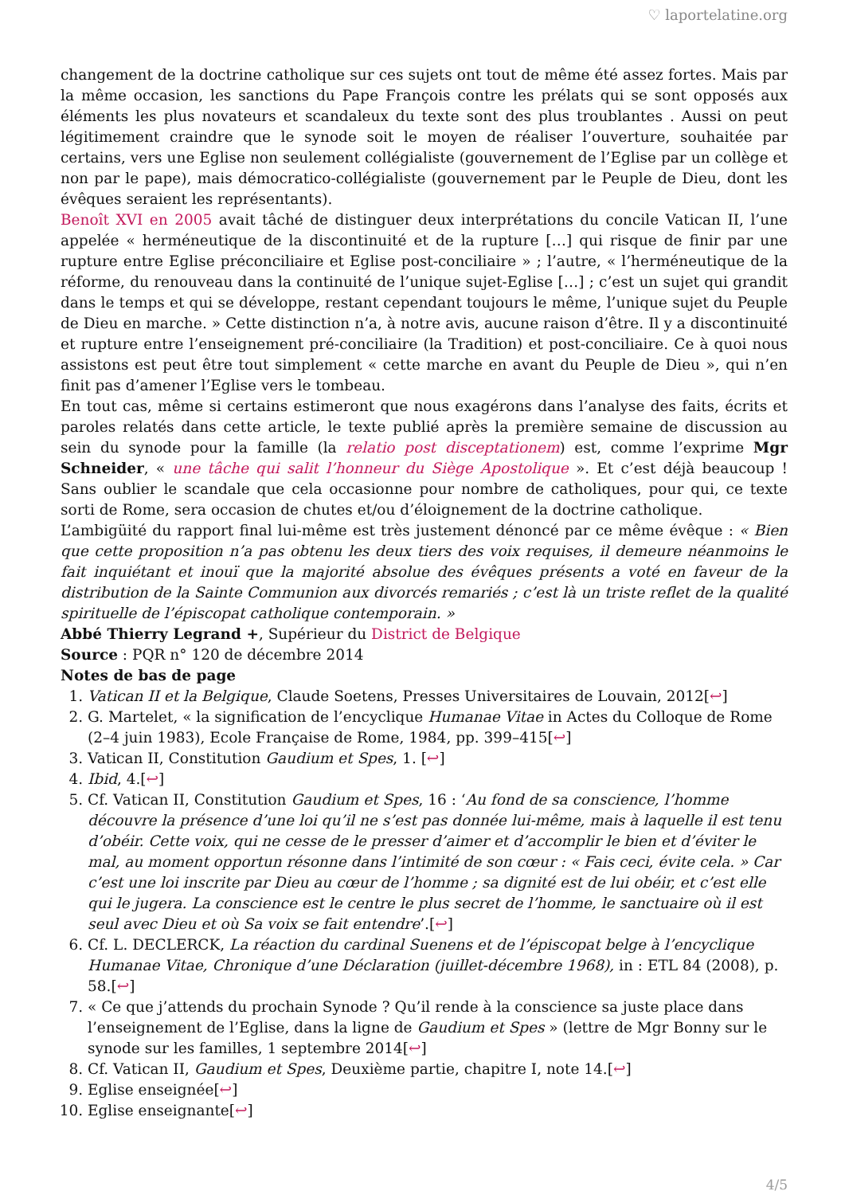♡ laportelatine.org
changement de la doctrine catholique sur ces sujets ont tout de même été assez fortes. Mais par la même occasion, les sanctions du Pape François contre les prélats qui se sont opposés aux éléments les plus novateurs et scandaleux du texte sont des plus troublantes . Aussi on peut légitimement craindre que le synode soit le moyen de réaliser l’ouverture, souhaitée par certains, vers une Eglise non seulement collégialiste (gouvernement de l’Eglise par un collège et non par le pape), mais démocratico-collégialiste (gouvernement par le Peuple de Dieu, dont les évêques seraient les représentants).
Benoît XVI en 2005 avait tâché de distinguer deux interprétations du concile Vatican II, l’une appelée « herméneutique de la discontinuité et de la rupture […] qui risque de finir par une rupture entre Eglise préconciliaire et Eglise post-conciliaire » ; l’autre, « l’herméneutique de la réforme, du renouveau dans la continuité de l’unique sujet-Eglise […] ; c’est un sujet qui grandit dans le temps et qui se développe, restant cependant toujours le même, l’unique sujet du Peuple de Dieu en marche. » Cette distinction n’a, à notre avis, aucune raison d’être. Il y a discontinuité et rupture entre l’enseignement pré-conciliaire (la Tradition) et post-conciliaire. Ce à quoi nous assistons est peut être tout simplement « cette marche en avant du Peuple de Dieu », qui n’en finit pas d’amener l’Eglise vers le tombeau.
En tout cas, même si certains estimeront que nous exagérons dans l’analyse des faits, écrits et paroles relatés dans cette article, le texte publié après la première semaine de discussion au sein du synode pour la famille (la relatio post disceptationem) est, comme l’exprime Mgr Schneider, « une tâche qui salit l’honneur du Siège Apostolique ». Et c’est déjà beaucoup ! Sans oublier le scandale que cela occasionne pour nombre de catholiques, pour qui, ce texte sorti de Rome, sera occasion de chutes et/ou d’éloignement de la doctrine catholique.
L’ambigüité du rapport final lui-même est très justement dénoncé par ce même évêque : « Bien que cette proposition n’a pas obtenu les deux tiers des voix requises, il demeure néanmoins le fait inquiétant et inouï que la majorité absolue des évêques présents a voté en faveur de la distribution de la Sainte Communion aux divorcés remariés ; c’est là un triste reflet de la qualité spirituelle de l’épiscopat catholique contemporain. »
Abbé Thierry Legrand +, Supérieur du District de Belgique
Source : PQR n° 120 de décembre 2014
Notes de bas de page
1. Vatican II et la Belgique, Claude Soetens, Presses Universitaires de Louvain, 2012[↩]
2. G. Martelet, « la signification de l’encyclique Humanae Vitae in Actes du Colloque de Rome (2–4 juin 1983), Ecole Française de Rome, 1984, pp. 399–415[↩]
3. Vatican II, Constitution Gaudium et Spes, 1. [↩]
4. Ibid, 4.[↩]
5. Cf. Vatican II, Constitution Gaudium et Spes, 16 : ‘Au fond de sa conscience, l’homme découvre la présence d’une loi qu’il ne s’est pas donnée lui-même, mais à laquelle il est tenu d’obéir. Cette voix, qui ne cesse de le presser d’aimer et d’accomplir le bien et d’éviter le mal, au moment opportun résonne dans l’intimité de son cœur : « Fais ceci, évite cela. » Car c’est une loi inscrite par Dieu au cœur de l’homme ; sa dignité est de lui obéir, et c’est elle qui le jugera. La conscience est le centre le plus secret de l’homme, le sanctuaire où il est seul avec Dieu et où Sa voix se fait entendre’.[↩]
6. Cf. L. DECLERCK, La réaction du cardinal Suenens et de l’épiscopat belge à l’encyclique Humanae Vitae, Chronique d’une Déclaration (juillet-décembre 1968), in : ETL 84 (2008), p. 58.[↩]
7. « Ce que j’attends du prochain Synode ? Qu’il rende à la conscience sa juste place dans l’enseignement de l’Eglise, dans la ligne de Gaudium et Spes » (lettre de Mgr Bonny sur le synode sur les familles, 1 septembre 2014[↩]
8. Cf. Vatican II, Gaudium et Spes, Deuxième partie, chapitre I, note 14.[↩]
9. Eglise enseignée[↩]
10. Eglise enseignante[↩]
4/5